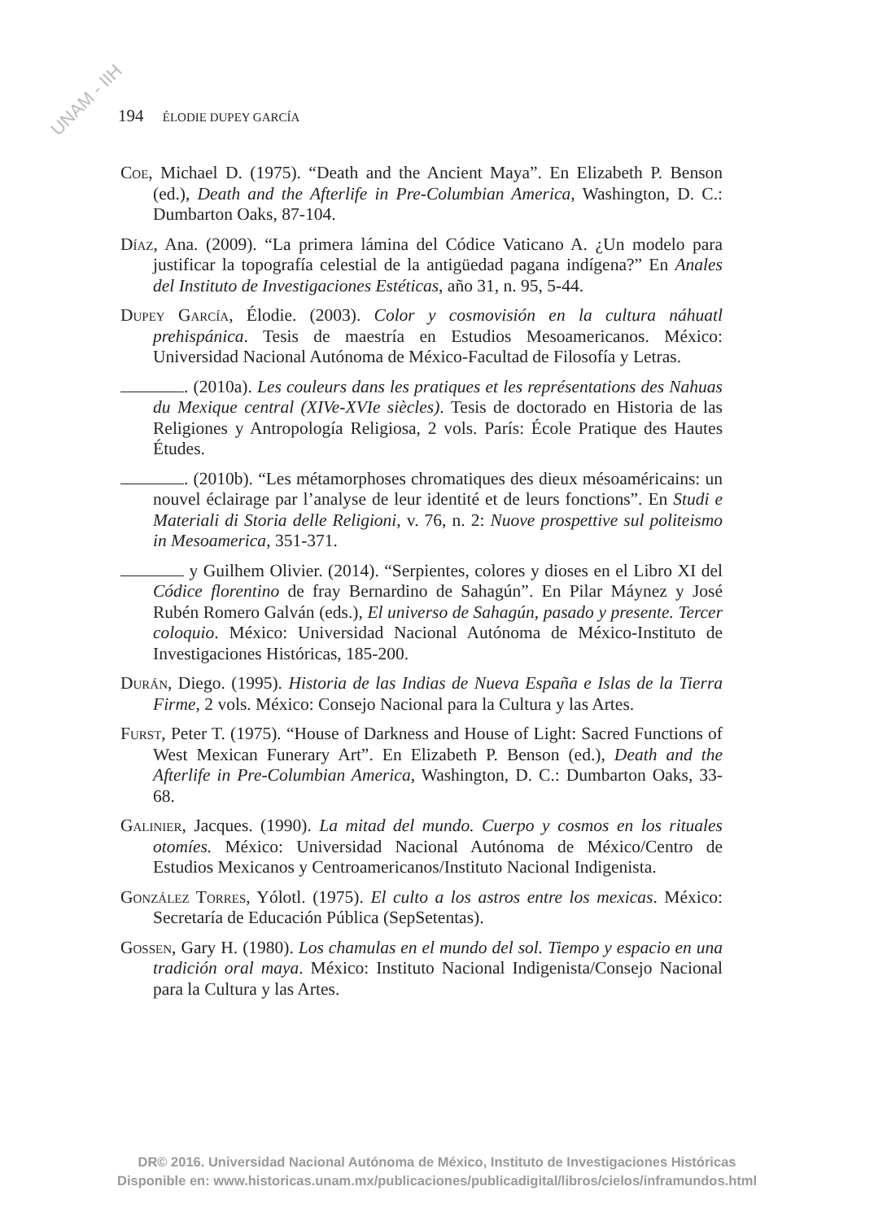UNAM - IIH
194 ÉLODIE DUPEY GARCÍA
Coe, Michael D. (1975). “Death and the Ancient Maya”. En Elizabeth P. Benson (ed.), Death and the Afterlife in Pre-Columbian America, Washington, D. C.: Dumbarton Oaks, 87-104.
Díaz, Ana. (2009). “La primera lámina del Códice Vaticano A. ¿Un modelo para justificar la topografía celestial de la antigüedad pagana indígena?” En Anales del Instituto de Investigaciones Estéticas, año 31, n. 95, 5-44.
Dupey García, Élodie. (2003). Color y cosmovisión en la cultura náhuatl prehispánica. Tesis de maestría en Estudios Mesoamericanos. México: Universidad Nacional Autónoma de México-Facultad de Filosofía y Letras.
. (2010a). Les couleurs dans les pratiques et les représentations des Nahuas du Mexique central (XIVe-XVIe siècles). Tesis de doctorado en Historia de las Religiones y Antropología Religiosa, 2 vols. París: École Pratique des Hautes Études.
. (2010b). “Les métamorphoses chromatiques des dieux mésoaméricains: un nouvel éclairage par l’analyse de leur identité et de leurs fonctions”. En Studi e Materiali di Storia delle Religioni, v. 76, n. 2: Nuove prospettive sul politeismo in Mesoamerica, 351-371.
y Guilhem Olivier. (2014). “Serpientes, colores y dioses en el Libro XI del Códice florentino de fray Bernardino de Sahagún”. En Pilar Máynez y José Rubén Romero Galván (eds.), El universo de Sahagún, pasado y presente. Tercer coloquio. México: Universidad Nacional Autónoma de México-Instituto de Investigaciones Históricas, 185-200.
Durán, Diego. (1995). Historia de las Indias de Nueva España e Islas de la Tierra Firme, 2 vols. México: Consejo Nacional para la Cultura y las Artes.
Furst, Peter T. (1975). “House of Darkness and House of Light: Sacred Functions of West Mexican Funerary Art”. En Elizabeth P. Benson (ed.), Death and the Afterlife in Pre-Columbian America, Washington, D. C.: Dumbarton Oaks, 33-68.
Galinier, Jacques. (1990). La mitad del mundo. Cuerpo y cosmos en los rituales otomíes. México: Universidad Nacional Autónoma de México/Centro de Estudios Mexicanos y Centroamericanos/Instituto Nacional Indigenista.
González Torres, Yólotl. (1975). El culto a los astros entre los mexicas. México: Secretaría de Educación Pública (SepSetentas).
Gossen, Gary H. (1980). Los chamulas en el mundo del sol. Tiempo y espacio en una tradición oral maya. México: Instituto Nacional Indigenista/Consejo Nacional para la Cultura y las Artes.
DR© 2016. Universidad Nacional Autónoma de México, Instituto de Investigaciones Históricas
Disponible en: www.historicas.unam.mx/publicaciones/publicadigital/libros/cielos/inframundos.html